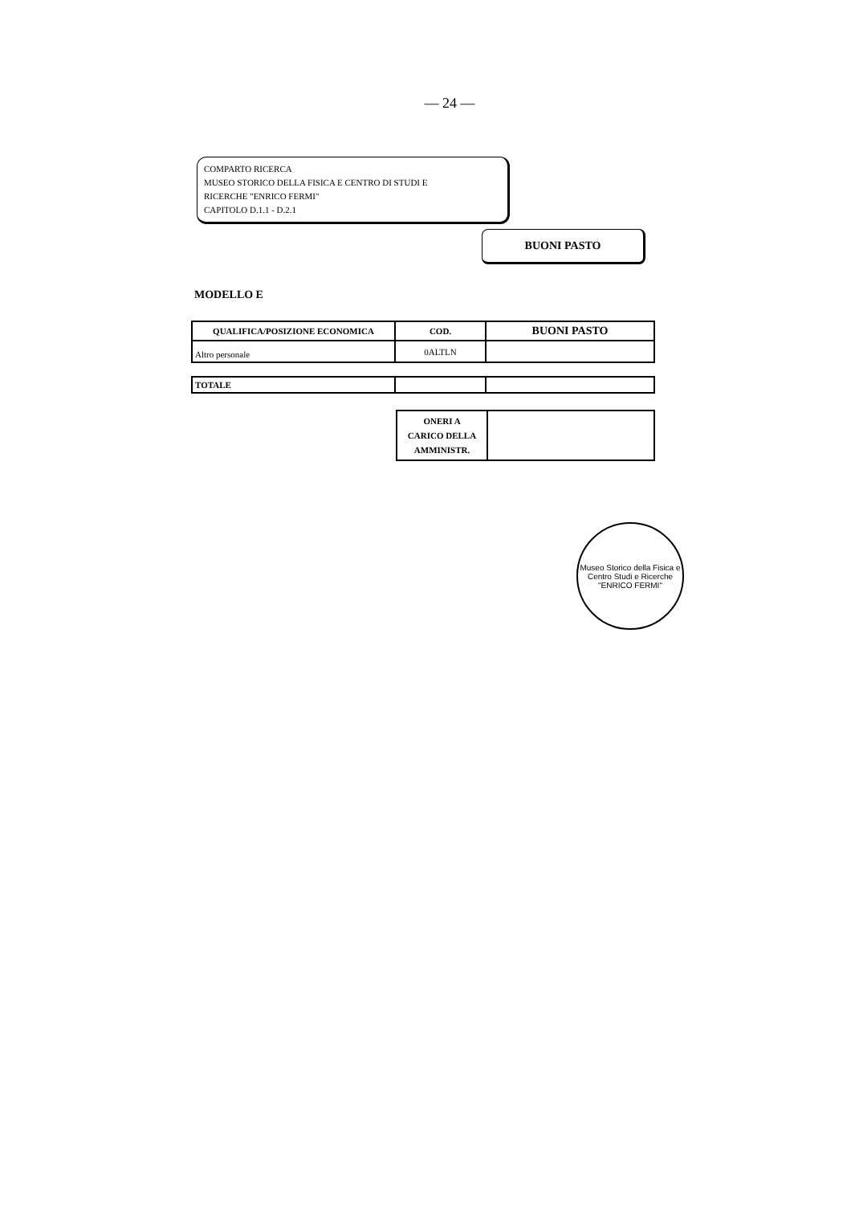— 24 —
COMPARTO RICERCA
MUSEO STORICO DELLA FISICA E CENTRO DI STUDI E
RICERCHE "ENRICO FERMI"
CAPITOLO D.1.1 - D.2.1
BUONI PASTO
MODELLO E
| QUALIFICA/POSIZIONE ECONOMICA | COD. | BUONI PASTO |
| --- | --- | --- |
| Altro personale | 0ALTLN | |
| TOTALE | | |
| ONERI A CARICO DELLA AMMINISTR. | |
Museo Storico della Fisica e Centro Studi e Ricerche
"ENRICO FERMI"